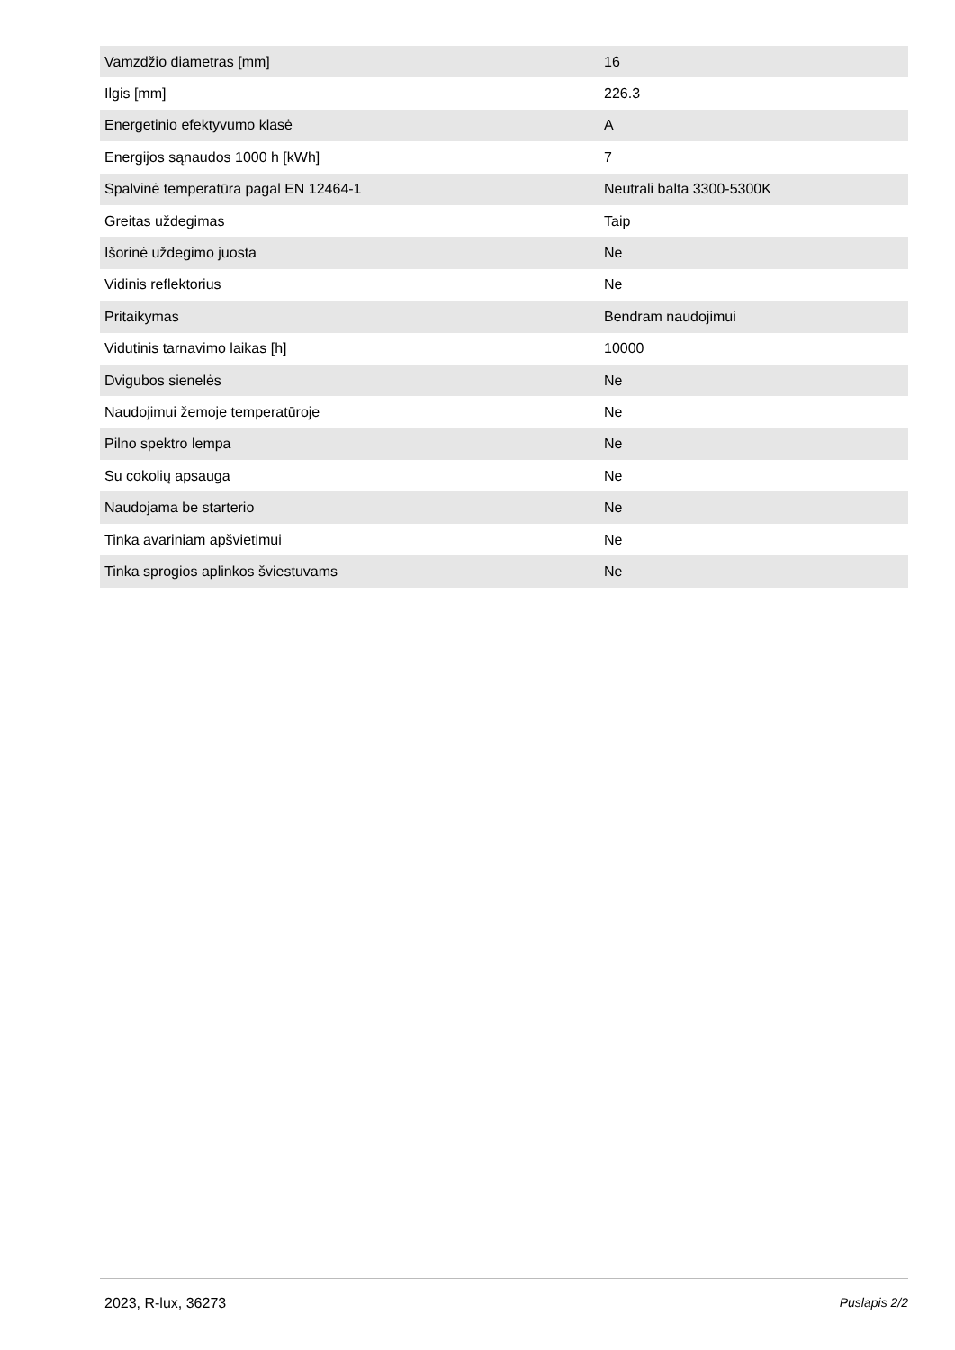| Vamzdžio diametras [mm] | 16 |
| Ilgis [mm] | 226.3 |
| Energetinio efektyvumo klasė | A |
| Energijos sąnaudos 1000 h [kWh] | 7 |
| Spalvinė temperatūra pagal EN 12464-1 | Neutrali balta 3300-5300K |
| Greitas uždegimas | Taip |
| Išorinė uždegimo juosta | Ne |
| Vidinis reflektorius | Ne |
| Pritaikymas | Bendram naudojimui |
| Vidutinis tarnavimo laikas [h] | 10000 |
| Dvigubos sienelės | Ne |
| Naudojimui žemoje temperatūroje | Ne |
| Pilno spektro lempa | Ne |
| Su cokolių apsauga | Ne |
| Naudojama be starterio | Ne |
| Tinka avariniam apšvietimui | Ne |
| Tinka sprogios aplinkos šviestuvams | Ne |
2023, R-lux, 36273 Puslapis 2/2